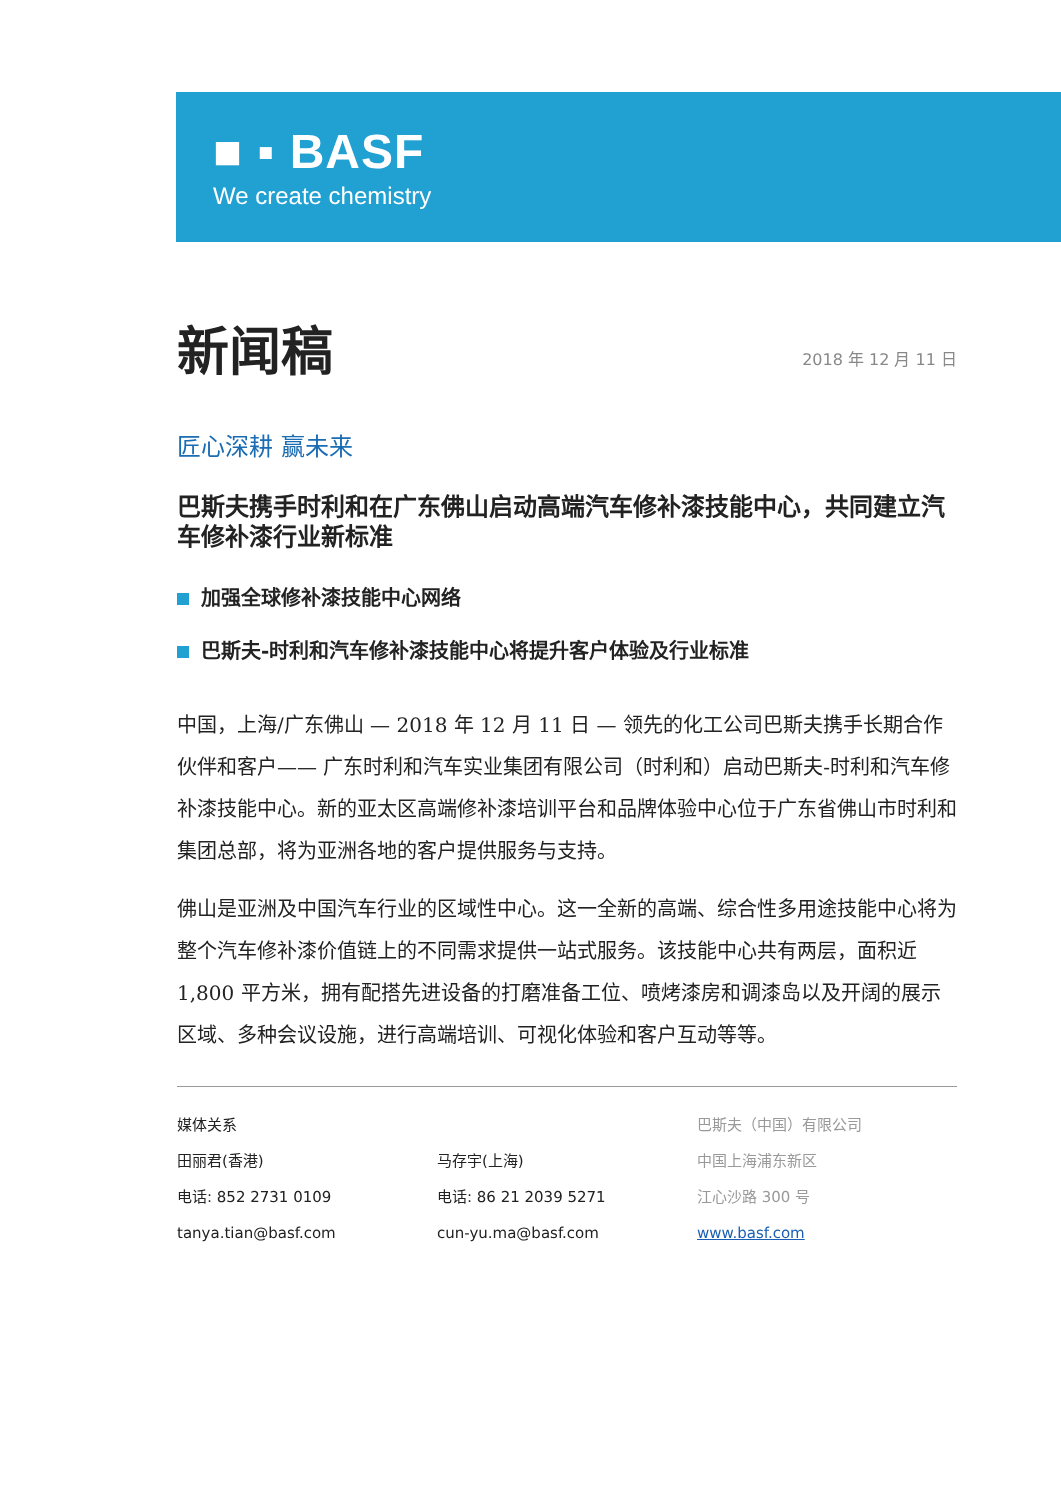■ ▪ BASF
We create chemistry
新闻稿
2018 年 12 月 11 日
匠心深耕 赢未来
巴斯夫携手时利和在广东佛山启动高端汽车修补漆技能中心，共同建立汽车修补漆行业新标准
加强全球修补漆技能中心网络
巴斯夫-时利和汽车修补漆技能中心将提升客户体验及行业标准
中国，上海/广东佛山 — 2018 年 12 月 11 日 — 领先的化工公司巴斯夫携手长期合作伙伴和客户—— 广东时利和汽车实业集团有限公司（时利和）启动巴斯夫-时利和汽车修补漆技能中心。新的亚太区高端修补漆培训平台和品牌体验中心位于广东省佛山市时利和集团总部，将为亚洲各地的客户提供服务与支持。
佛山是亚洲及中国汽车行业的区域性中心。这一全新的高端、综合性多用途技能中心将为整个汽车修补漆价值链上的不同需求提供一站式服务。该技能中心共有两层，面积近 1,800 平方米，拥有配搭先进设备的打磨准备工位、喷烤漆房和调漆岛以及开阔的展示区域、多种会议设施，进行高端培训、可视化体验和客户互动等等。
媒体关系
田丽君(香港)
电话: 852 2731 0109
tanya.tian@basf.com
马存宇(上海)
电话: 86 21 2039 5271
cun-yu.ma@basf.com
巴斯夫（中国）有限公司
中国上海浦东新区
江心沙路 300 号
www.basf.com